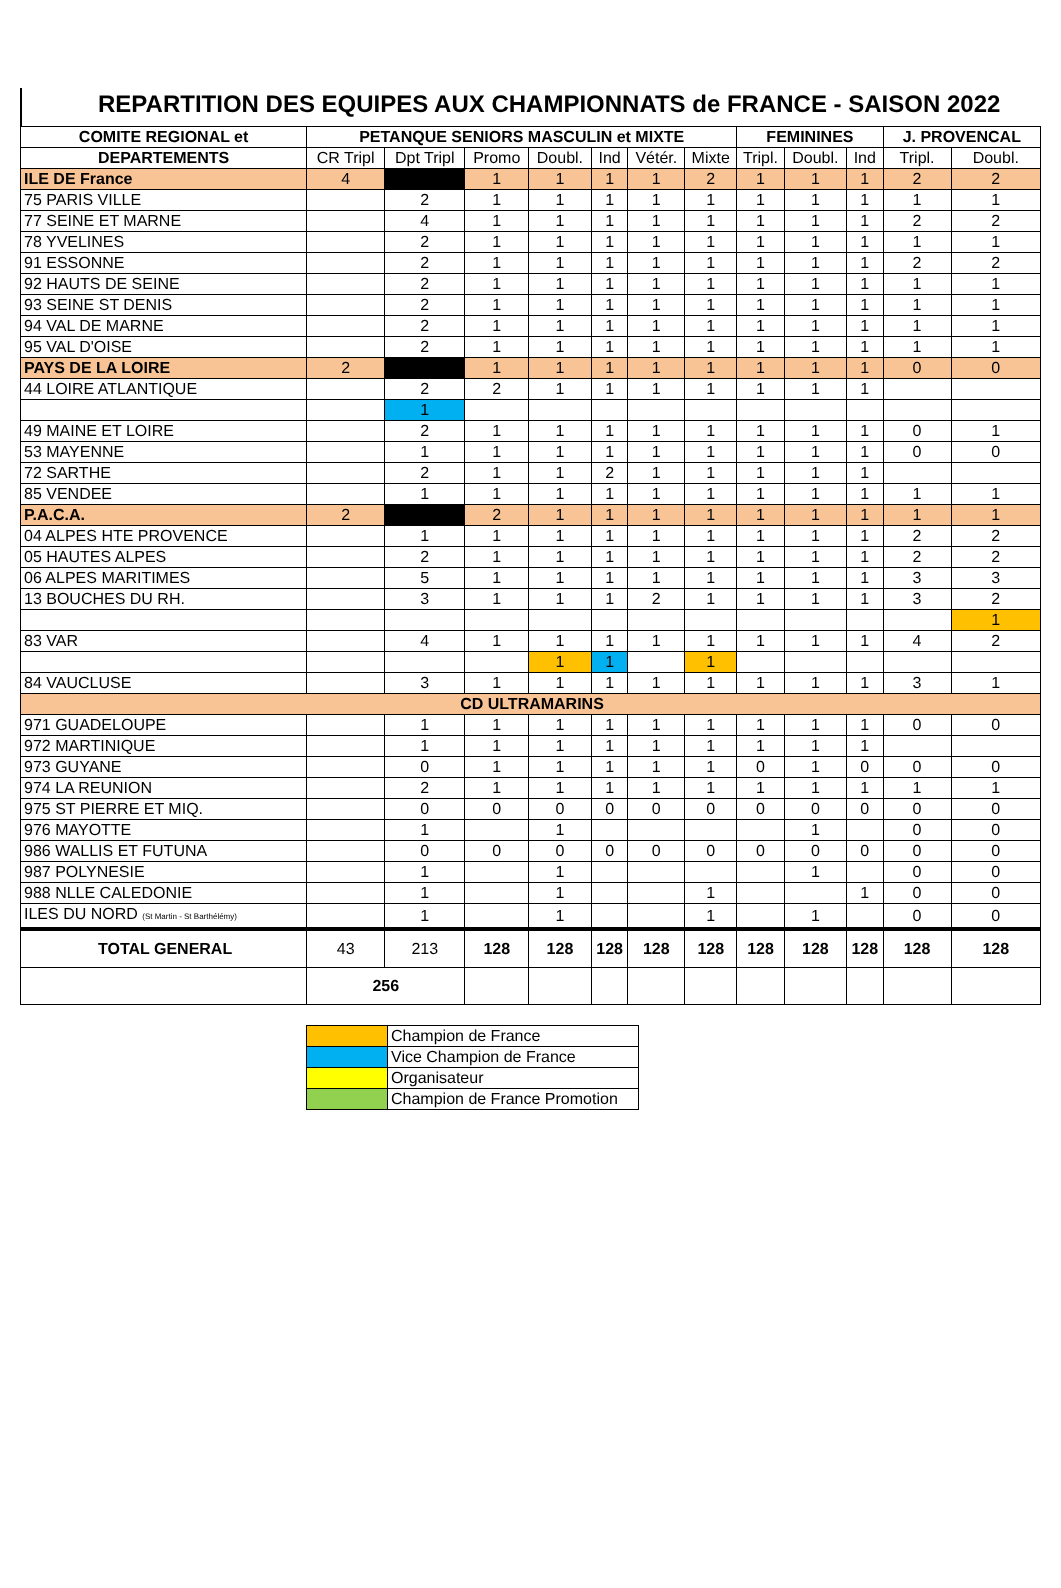REPARTITION DES EQUIPES AUX CHAMPIONNATS de FRANCE - SAISON 2022
| COMITE REGIONAL et | PETANQUE SENIORS MASCULIN et MIXTE | | | | | | | FEMININES | | | J. PROVENCAL | |
| --- | --- | --- | --- | --- | --- | --- | --- | --- | --- | --- | --- | --- |
| DEPARTEMENTS | CR Tripl | Dpt Tripl | Promo | Doubl. | Ind | Vétér. | Mixte | Tripl. | Doubl. | Ind | Tripl. | Doubl. |
| ILE DE France | 4 | | 1 | 1 | 1 | 1 | 2 | 1 | 1 | 1 | 2 | 2 |
| 75 PARIS VILLE | | 2 | 1 | 1 | 1 | 1 | 1 | 1 | 1 | 1 | 1 | 1 |
| 77 SEINE ET MARNE | | 4 | 1 | 1 | 1 | 1 | 1 | 1 | 1 | 1 | 2 | 2 |
| 78 YVELINES | | 2 | 1 | 1 | 1 | 1 | 1 | 1 | 1 | 1 | 1 | 1 |
| 91 ESSONNE | | 2 | 1 | 1 | 1 | 1 | 1 | 1 | 1 | 1 | 2 | 2 |
| 92 HAUTS DE SEINE | | 2 | 1 | 1 | 1 | 1 | 1 | 1 | 1 | 1 | 1 | 1 |
| 93 SEINE ST DENIS | | 2 | 1 | 1 | 1 | 1 | 1 | 1 | 1 | 1 | 1 | 1 |
| 94 VAL DE MARNE | | 2 | 1 | 1 | 1 | 1 | 1 | 1 | 1 | 1 | 1 | 1 |
| 95 VAL D'OISE | | 2 | 1 | 1 | 1 | 1 | 1 | 1 | 1 | 1 | 1 | 1 |
| PAYS DE LA LOIRE | 2 | | 1 | 1 | 1 | 1 | 1 | 1 | 1 | 1 | 0 | 0 |
| 44 LOIRE ATLANTIQUE | | 2 | 2 | 1 | 1 | 1 | 1 | 1 | 1 | 1 | | |
| | | 1 | | | | | | | | | | |
| 49 MAINE ET LOIRE | | 2 | 1 | 1 | 1 | 1 | 1 | 1 | 1 | 1 | 0 | 1 |
| 53 MAYENNE | | 1 | 1 | 1 | 1 | 1 | 1 | 1 | 1 | 1 | 0 | 0 |
| 72 SARTHE | | 2 | 1 | 1 | 2 | 1 | 1 | 1 | 1 | 1 | | |
| 85 VENDEE | | 1 | 1 | 1 | 1 | 1 | 1 | 1 | 1 | 1 | 1 | 1 |
| P.A.C.A. | 2 | | 2 | 1 | 1 | 1 | 1 | 1 | 1 | 1 | 1 | 1 |
| 04 ALPES HTE PROVENCE | | 1 | 1 | 1 | 1 | 1 | 1 | 1 | 1 | 1 | 2 | 2 |
| 05 HAUTES ALPES | | 2 | 1 | 1 | 1 | 1 | 1 | 1 | 1 | 1 | 2 | 2 |
| 06 ALPES MARITIMES | | 5 | 1 | 1 | 1 | 1 | 1 | 1 | 1 | 1 | 3 | 3 |
| 13 BOUCHES DU RH. | | 3 | 1 | 1 | 1 | 2 | 1 | 1 | 1 | 1 | 3 | 2 |
| | | | | | | | | | | | | 1 |
| 83 VAR | | 4 | 1 | 1 | 1 | 1 | 1 | 1 | 1 | 1 | 4 | 2 |
| | | | | 1 | 1 | | 1 | | | | | |
| 84 VAUCLUSE | | 3 | 1 | 1 | 1 | 1 | 1 | 1 | 1 | 1 | 3 | 1 |
| CD ULTRAMARINS | | | | | | | | | | | | |
| 971 GUADELOUPE | | 1 | 1 | 1 | 1 | 1 | 1 | 1 | 1 | 1 | 0 | 0 |
| 972 MARTINIQUE | | 1 | 1 | 1 | 1 | 1 | 1 | 1 | 1 | 1 | | |
| 973 GUYANE | | 0 | 1 | 1 | 1 | 1 | 1 | 0 | 1 | 0 | 0 | 0 |
| 974 LA REUNION | | 2 | 1 | 1 | 1 | 1 | 1 | 1 | 1 | 1 | 1 | 1 |
| 975 ST PIERRE ET MIQ. | | 0 | 0 | 0 | 0 | 0 | 0 | 0 | 0 | 0 | 0 | 0 |
| 976 MAYOTTE | | 1 | | 1 | | | | | 1 | | 0 | 0 |
| 986 WALLIS ET FUTUNA | | 0 | 0 | 0 | 0 | 0 | 0 | 0 | 0 | 0 | 0 | 0 |
| 987 POLYNESIE | | 1 | | 1 | | | | | 1 | | 0 | 0 |
| 988 NLLE CALEDONIE | | 1 | | 1 | | | 1 | | | 1 | 0 | 0 |
| ILES DU NORD (St Martin - St Barthélémy) | | 1 | | 1 | | | 1 | | 1 | | 0 | 0 |
| TOTAL GENERAL | 43 | 213 | 128 | 128 | 128 | 128 | 128 | 128 | 128 | 128 | 128 | 128 |
| | 256 | | | | | | | | | | | |
| | Champion de France |
| | Vice Champion de France |
| | Organisateur |
| | Champion de France Promotion |